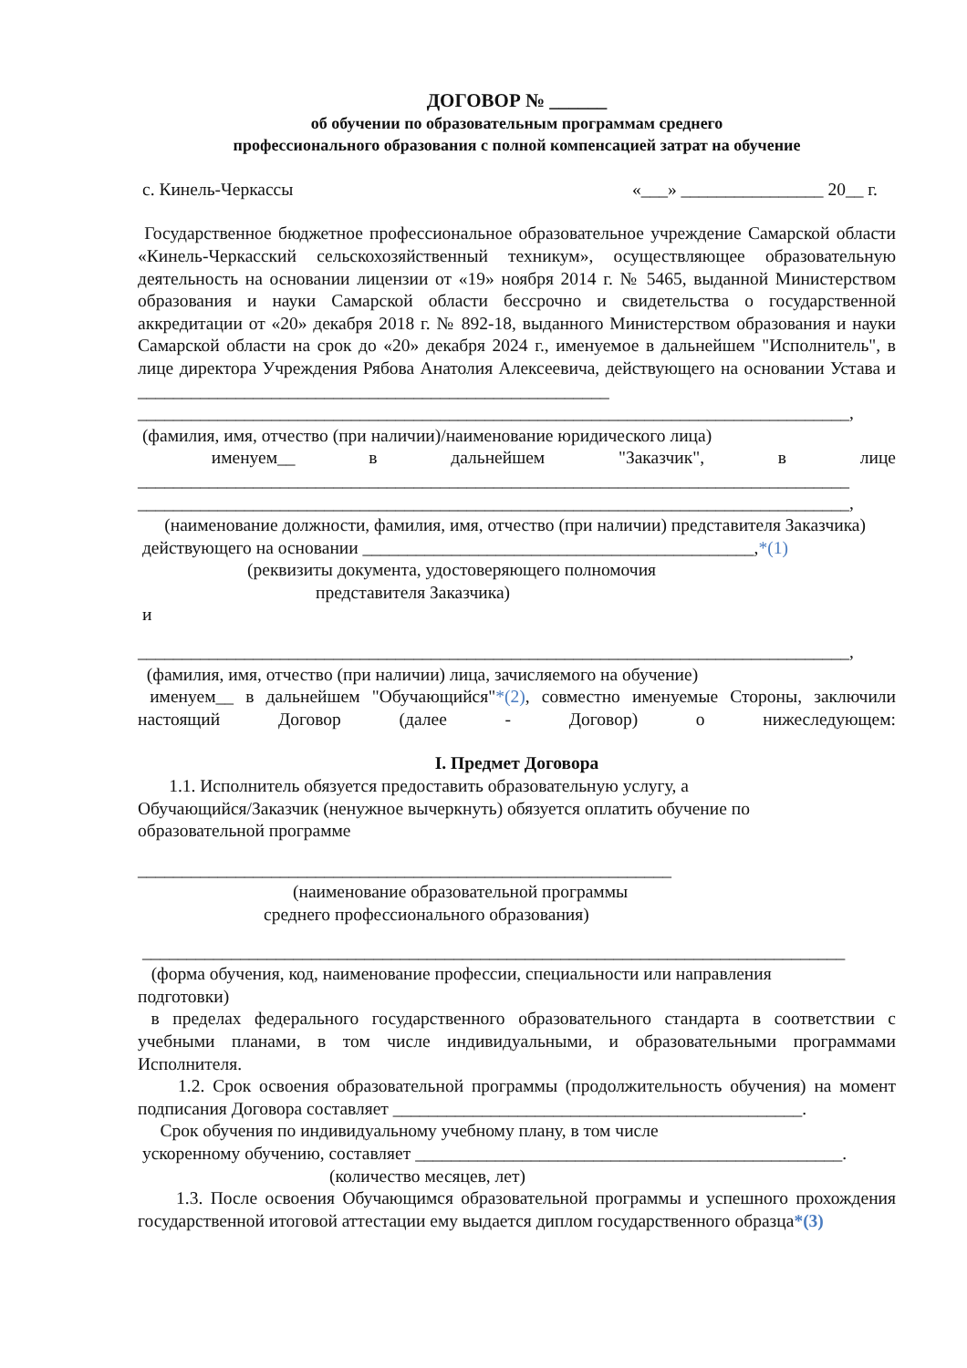ДОГОВОР № ______
об обучении по образовательным программам среднего
профессионального образования с полной компенсацией затрат на обучение
с. Кинель-Черкассы «___» ________________ 20__ г.
Государственное бюджетное профессиональное образовательное учреждение Самарской области «Кинель-Черкасский сельскохозяйственный техникум», осуществляющее образовательную деятельность на основании лицензии от «19» ноября 2014 г. № 5465, выданной Министерством образования и науки Самарской области бессрочно и свидетельства о государственной аккредитации от «20» декабря 2018 г. № 892-18, выданного Министерством образования и науки Самарской области на срок до «20» декабря 2024 г., именуемое в дальнейшем "Исполнитель", в лице директора Учреждения Рябова Анатолия Алексеевича, действующего на основании Устава и
_____________________________________________________
________________________________________________________________________________,
(фамилия, имя, отчество (при наличии)/наименование юридического лица)
именуем__ в дальнейшем "Заказчик", в лице
________________________________________________________________________________
________________________________________________________________________________,
(наименование должности, фамилия, имя, отчество (при наличии) представителя Заказчика)
действующего на основании ____________________________________________,*(1)
(реквизиты документа, удостоверяющего полномочия
представителя Заказчика)
и
________________________________________________________________________________,
(фамилия, имя, отчество (при наличии) лица, зачисляемого на обучение)
именуем__ в дальнейшем "Обучающийся"*(2), совместно именуемые Стороны, заключили настоящий Договор (далее - Договор) о нижеследующем:
I. Предмет Договора
1.1. Исполнитель обязуется предоставить образовательную услугу, а
Обучающийся/Заказчик (ненужное вычеркнуть) обязуется оплатить обучение по
образовательной программе
____________________________________________________________
(наименование образовательной программы
среднего профессионального образования)
_______________________________________________________________________________
(форма обучения, код, наименование профессии, специальности или направления
подготовки)
в пределах федерального государственного образовательного стандарта в соответствии с учебными планами, в том числе индивидуальными, и образовательными программами Исполнителя.
1.2. Срок освоения образовательной программы (продолжительность обучения) на момент подписания Договора составляет ______________________________________________.
Срок обучения по индивидуальному учебному плану, в том числе
ускоренному обучению, составляет ________________________________________________.
(количество месяцев, лет)
1.3. После освоения Обучающимся образовательной программы и успешного прохождения государственной итоговой аттестации ему выдается диплом государственного образца*(3)